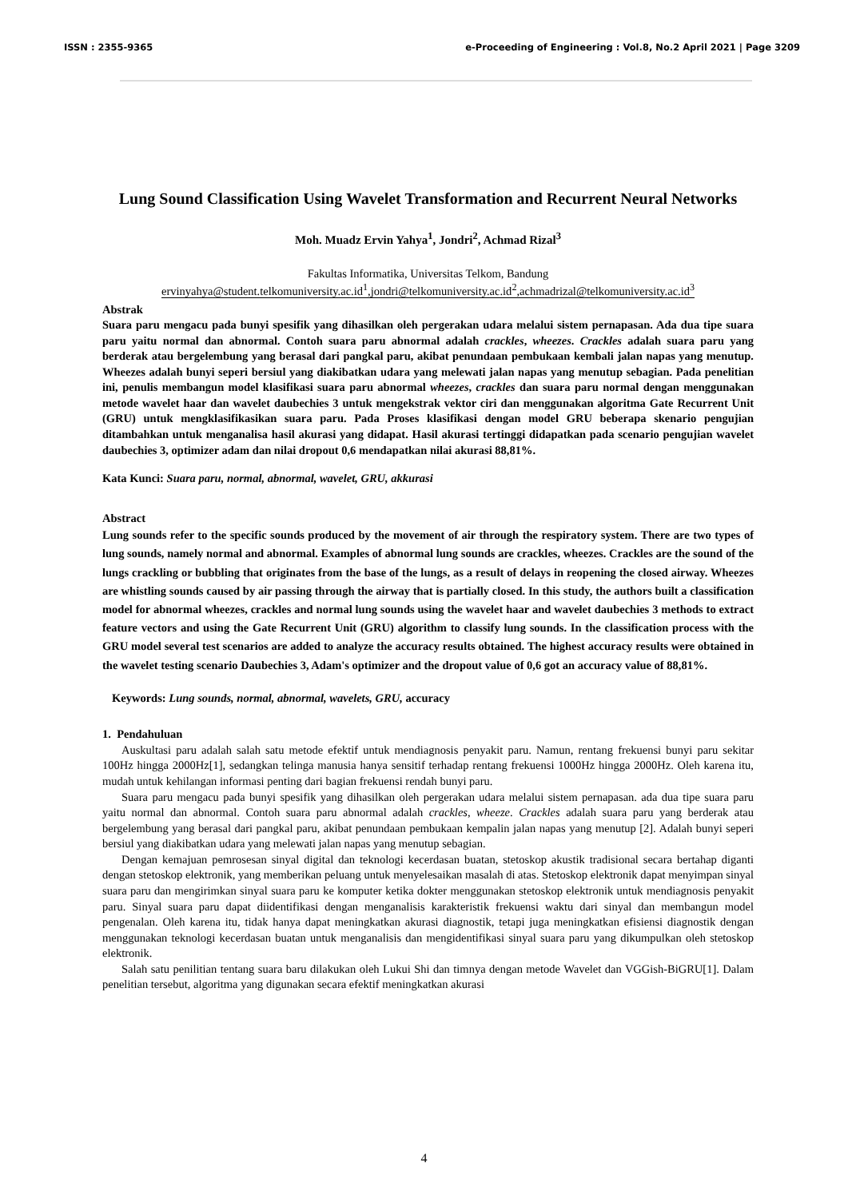ISSN : 2355-9365 e-Proceeding of Engineering : Vol.8, No.2 April 2021 | Page 3209
Lung Sound Classification Using Wavelet Transformation and Recurrent Neural Networks
Moh. Muadz Ervin Yahya<sup>1</sup>, Jondri<sup>2</sup>, Achmad Rizal<sup>3</sup>
Fakultas Informatika, Universitas Telkom, Bandung
ervinyahya@student.telkomuniversity.ac.id<sup>1</sup>,jondri@telkomuniversity.ac.id<sup>2</sup>,achmadrizal@telkomuniversity.ac.id<sup>3</sup>
Abstrak
Suara paru mengacu pada bunyi spesifik yang dihasilkan oleh pergerakan udara melalui sistem pernapasan. Ada dua tipe suara paru yaitu normal dan abnormal. Contoh suara paru abnormal adalah crackles, wheezes. Crackles adalah suara paru yang berderak atau bergelembung yang berasal dari pangkal paru, akibat penundaan pembukaan kembali jalan napas yang menutup. Wheezes adalah bunyi seperi bersiul yang diakibatkan udara yang melewati jalan napas yang menutup sebagian. Pada penelitian ini, penulis membangun model klasifikasi suara paru abnormal wheezes, crackles dan suara paru normal dengan menggunakan metode wavelet haar dan wavelet daubechies 3 untuk mengekstrak vektor ciri dan menggunakan algoritma Gate Recurrent Unit (GRU) untuk mengklasifikasikan suara paru. Pada Proses klasifikasi dengan model GRU beberapa skenario pengujian ditambahkan untuk menganalisa hasil akurasi yang didapat. Hasil akurasi tertinggi didapatkan pada scenario pengujian wavelet daubechies 3, optimizer adam dan nilai dropout 0,6 mendapatkan nilai akurasi 88,81%.
Kata Kunci: Suara paru, normal, abnormal, wavelet, GRU, akkurasi
Abstract
Lung sounds refer to the specific sounds produced by the movement of air through the respiratory system. There are two types of lung sounds, namely normal and abnormal. Examples of abnormal lung sounds are crackles, wheezes. Crackles are the sound of the lungs crackling or bubbling that originates from the base of the lungs, as a result of delays in reopening the closed airway. Wheezes are whistling sounds caused by air passing through the airway that is partially closed. In this study, the authors built a classification model for abnormal wheezes, crackles and normal lung sounds using the wavelet haar and wavelet daubechies 3 methods to extract feature vectors and using the Gate Recurrent Unit (GRU) algorithm to classify lung sounds. In the classification process with the GRU model several test scenarios are added to analyze the accuracy results obtained. The highest accuracy results were obtained in the wavelet testing scenario Daubechies 3, Adam's optimizer and the dropout value of 0,6 got an accuracy value of 88,81%.
Keywords: Lung sounds, normal, abnormal, wavelets, GRU, accuracy
1. Pendahuluan
Auskultasi paru adalah salah satu metode efektif untuk mendiagnosis penyakit paru. Namun, rentang frekuensi bunyi paru sekitar 100Hz hingga 2000Hz[1], sedangkan telinga manusia hanya sensitif terhadap rentang frekuensi 1000Hz hingga 2000Hz. Oleh karena itu, mudah untuk kehilangan informasi penting dari bagian frekuensi rendah bunyi paru.
Suara paru mengacu pada bunyi spesifik yang dihasilkan oleh pergerakan udara melalui sistem pernapasan. ada dua tipe suara paru yaitu normal dan abnormal. Contoh suara paru abnormal adalah crackles, wheeze. Crackles adalah suara paru yang berderak atau bergelembung yang berasal dari pangkal paru, akibat penundaan pembukaan kempalin jalan napas yang menutup [2]. Adalah bunyi seperi bersiul yang diakibatkan udara yang melewati jalan napas yang menutup sebagian.
Dengan kemajuan pemrosesan sinyal digital dan teknologi kecerdasan buatan, stetoskop akustik tradisional secara bertahap diganti dengan stetoskop elektronik, yang memberikan peluang untuk menyelesaikan masalah di atas. Stetoskop elektronik dapat menyimpan sinyal suara paru dan mengirimkan sinyal suara paru ke komputer ketika dokter menggunakan stetoskop elektronik untuk mendiagnosis penyakit paru. Sinyal suara paru dapat diidentifikasi dengan menganalisis karakteristik frekuensi waktu dari sinyal dan membangun model pengenalan. Oleh karena itu, tidak hanya dapat meningkatkan akurasi diagnostik, tetapi juga meningkatkan efisiensi diagnostik dengan menggunakan teknologi kecerdasan buatan untuk menganalisis dan mengidentifikasi sinyal suara paru yang dikumpulkan oleh stetoskop elektronik.
Salah satu penilitian tentang suara baru dilakukan oleh Lukui Shi dan timnya dengan metode Wavelet dan VGGish-BiGRU[1]. Dalam penelitian tersebut, algoritma yang digunakan secara efektif meningkatkan akurasi
4